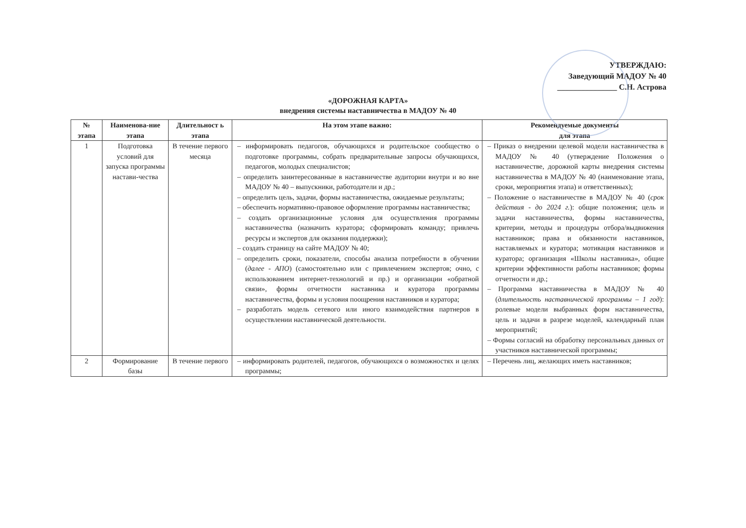УТВЕРЖДАЮ:
Заведующий МАДОУ № 40
_______________ С.Н. Астрова
«ДОРОЖНАЯ КАРТА»
внедрения системы наставничества в МАДОУ № 40
| № этапа | Наименова-ние этапа | Длительност ь этапа | На этом этапе важно: | Рекомендуемые документы для этапа |
| --- | --- | --- | --- | --- |
| 1 | Подготовка условий для запуска программы настави-чества | В течение первого месяца | – информировать педагогов, обучающихся и родительское сообщество о подготовке программы, собрать предварительные запросы обучающихся, педагогов, молодых специалистов; – определить заинтересованные в наставничестве аудитории внутри и во вне МАДОУ № 40 – выпускники, работодатели и др.; – определить цель, задачи, формы наставничества, ожидаемые результаты; – обеспечить нормативно-правовое оформление программы наставничества; – создать организационные условия для осуществления программы наставничества (назначить куратора; сформировать команду; привлечь ресурсы и экспертов для оказания поддержки); – создать страницу на сайте МАДОУ № 40; – определить сроки, показатели, способы анализа потребности в обучении ( далее - АПО ) (самостоятельно или с привлечением экспертов; очно, с использованием интернет-технологий и пр.) и организации «обратной связи», формы отчетности наставника и куратора программы наставничества, формы и условия поощрения наставников и куратора; – разработать модель сетевого или иного взаимодействия партнеров в осуществлении наставнической деятельности. | – Приказ о внедрении целевой модели наставничества в МАДОУ № 40 (утверждение Положения о наставничестве, дорожной карты внедрения системы наставничества в МАДОУ № 40 (наименование этапа, сроки, мероприятия этапа) и ответственных); – Положение о наставничестве в МАДОУ № 40 ( срок действия - до 2024 г. ): общие положения; цель и задачи наставничества, формы наставничества, критерии, методы и процедуры отбора/выдвижения наставников; права и обязанности наставников, наставляемых и куратора; мотивация наставников и куратора; организация «Школы наставника», общие критерии эффективности работы наставников; формы отчетности и др.; – Программа наставничества в МАДОУ № 40 ( длительность наставнической программы – 1 год ): ролевые модели выбранных форм наставничества, цель и задачи в разрезе моделей, календарный план мероприятий; – Формы согласий на обработку персональных данных от участников наставнической программы; |
| 2 | Формирование базы | В течение первого | – информировать родителей, педагогов, обучающихся о возможностях и целях программы; | – Перечень лиц, желающих иметь наставников; |